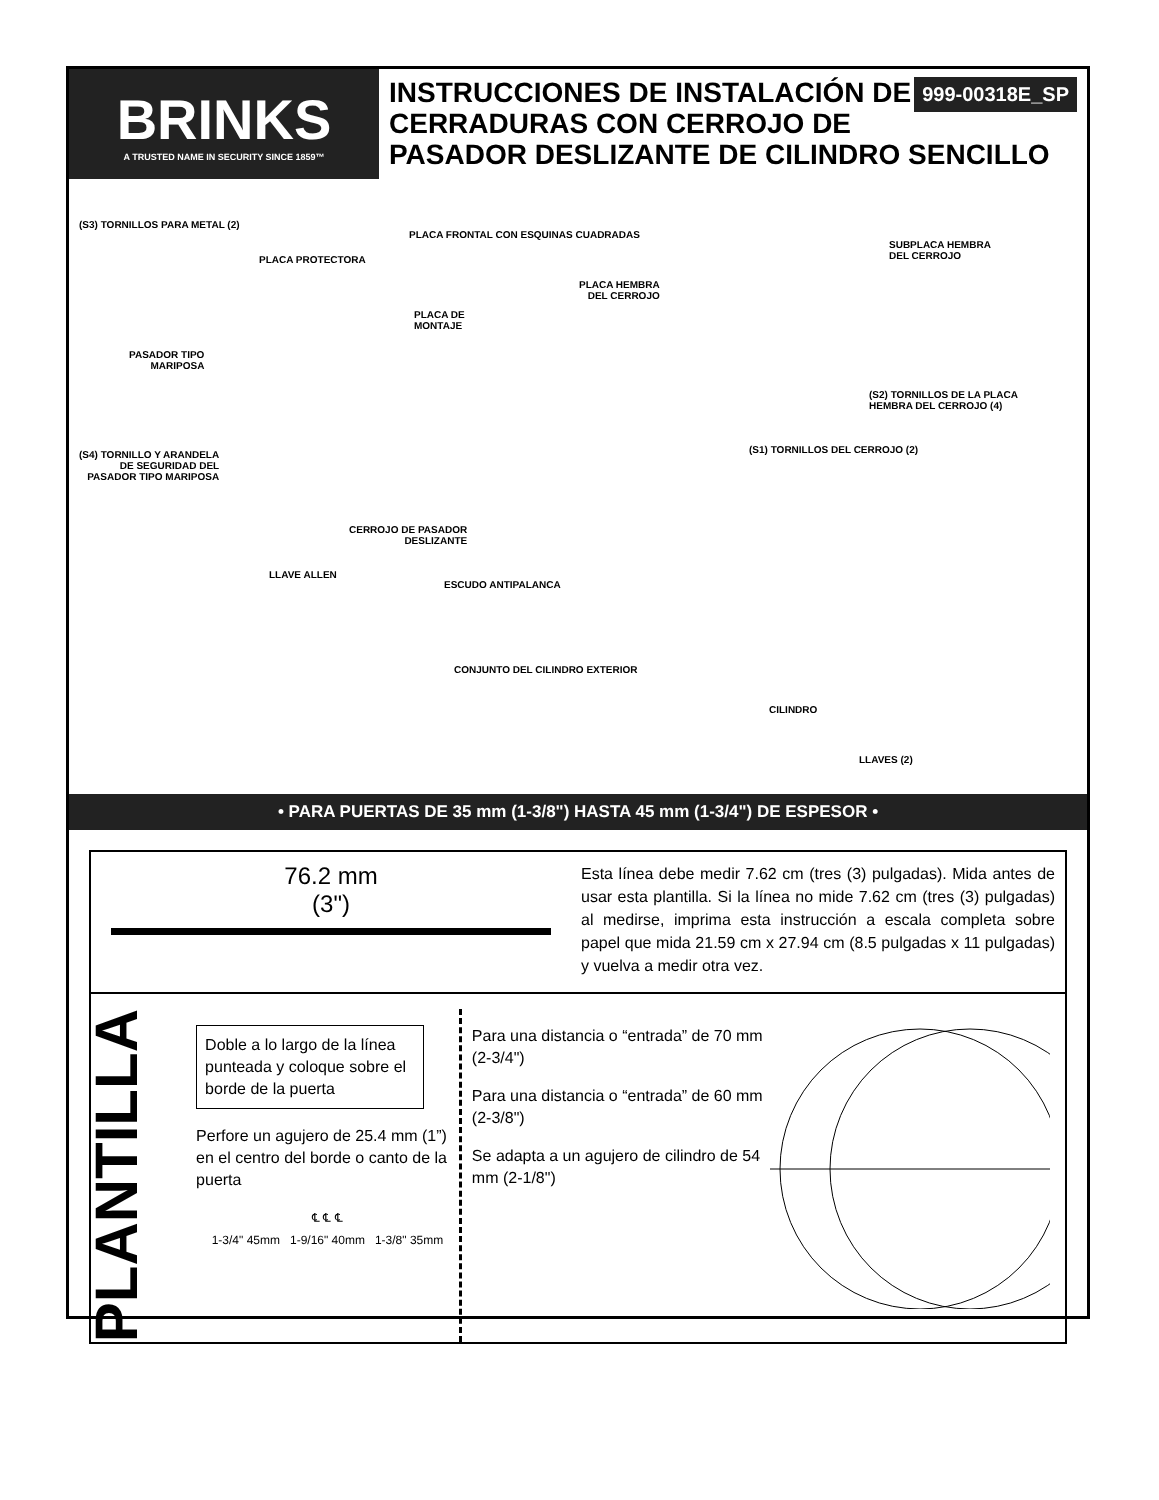BRINKS
A TRUSTED NAME IN SECURITY SINCE 1859™
999-00318E_SP INSTRUCCIONES DE INSTALACIÓN DE CERRADURAS CON CERROJO DE PASADOR DESLIZANTE DE CILINDRO SENCILLO
(S3) TORNILLOS PARA METAL (2)
PLACA PROTECTORA
PLACA FRONTAL CON ESQUINAS CUADRADAS
SUBPLACA HEMBRA
DEL CERROJO
PLACA HEMBRA
DEL CERROJO
PLACA DE
MONTAJE
PASADOR TIPO
MARIPOSA
(S2) TORNILLOS DE LA PLACA
HEMBRA DEL CERROJO (4)
(S1) TORNILLOS DEL CERROJO (2)
(S4) TORNILLO Y ARANDELA
DE SEGURIDAD DEL
PASADOR TIPO MARIPOSA
CERROJO DE PASADOR
DESLIZANTE
LLAVE ALLEN
ESCUDO ANTIPALANCA
CONJUNTO DEL CILINDRO EXTERIOR
CILINDRO
LLAVES (2)
• PARA PUERTAS DE 35 mm (1-3/8") HASTA 45 mm (1-3/4") DE ESPESOR •
76.2 mm
(3")
Esta línea debe medir 7.62 cm (tres (3) pulgadas). Mida antes de usar esta plantilla. Si la línea no mide 7.62 cm (tres (3) pulgadas) al medirse, imprima esta instrucción a escala completa sobre papel que mida 21.59 cm x 27.94 cm (8.5 pulgadas x 11 pulgadas) y vuelva a medir otra vez.
PLANTILLA
Doble a lo largo de la línea punteada y coloque sobre el borde de la puerta
Perfore un agujero de 25.4 mm (1”) en el centro del borde o canto de la puerta
℄ ℄ ℄
1-3/4" 45mm 1-9/16" 40mm 1-3/8" 35mm
Para una distancia o “entrada” de 70 mm (2-3/4")
Para una distancia o “entrada” de 60 mm (2-3/8")
Se adapta a un agujero de cilindro de 54 mm (2-1/8")